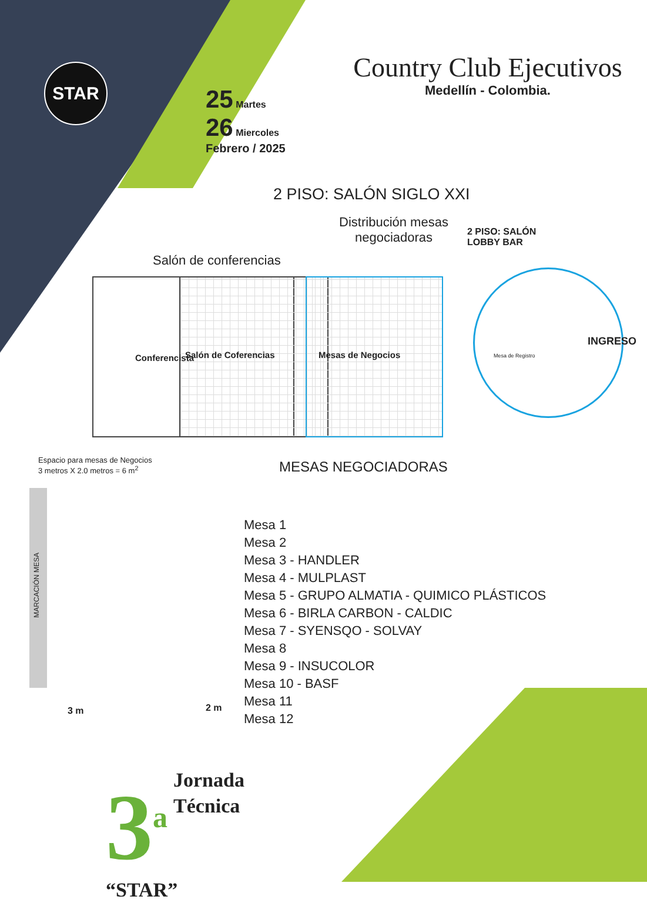STAR
25 Martes
26 Miercoles
Febrero / 2025
Country Club Ejecutivos
Medellín - Colombia.
2 PISO: SALÓN SIGLO XXI
Salón de conferencias
Distribución mesas negociadoras
2 PISO: SALÓN LOBBY BAR
Conferencista Salón de Coferencias Mesas de Negocios Mesa de Registro
INGRESO
Espacio para mesas de Negocios
3 metros X 2.0 metros = 6 m<sup>2</sup>
MARCACIÓN MESA
3 m 2 m
MESAS NEGOCIADORAS
Mesa 1
Mesa 2
Mesa 3 - HANDLER
Mesa 4 - MULPLAST
Mesa 5 - GRUPO ALMATIA - QUIMICO PLÁSTICOS
Mesa 6 - BIRLA CARBON - CALDIC
Mesa 7 - SYENSQO - SOLVAY
Mesa 8
Mesa 9 - INSUCOLOR
Mesa 10 - BASF
Mesa 11
Mesa 12
3<sup>a</sup> Jornada
Técnica
“STAR”